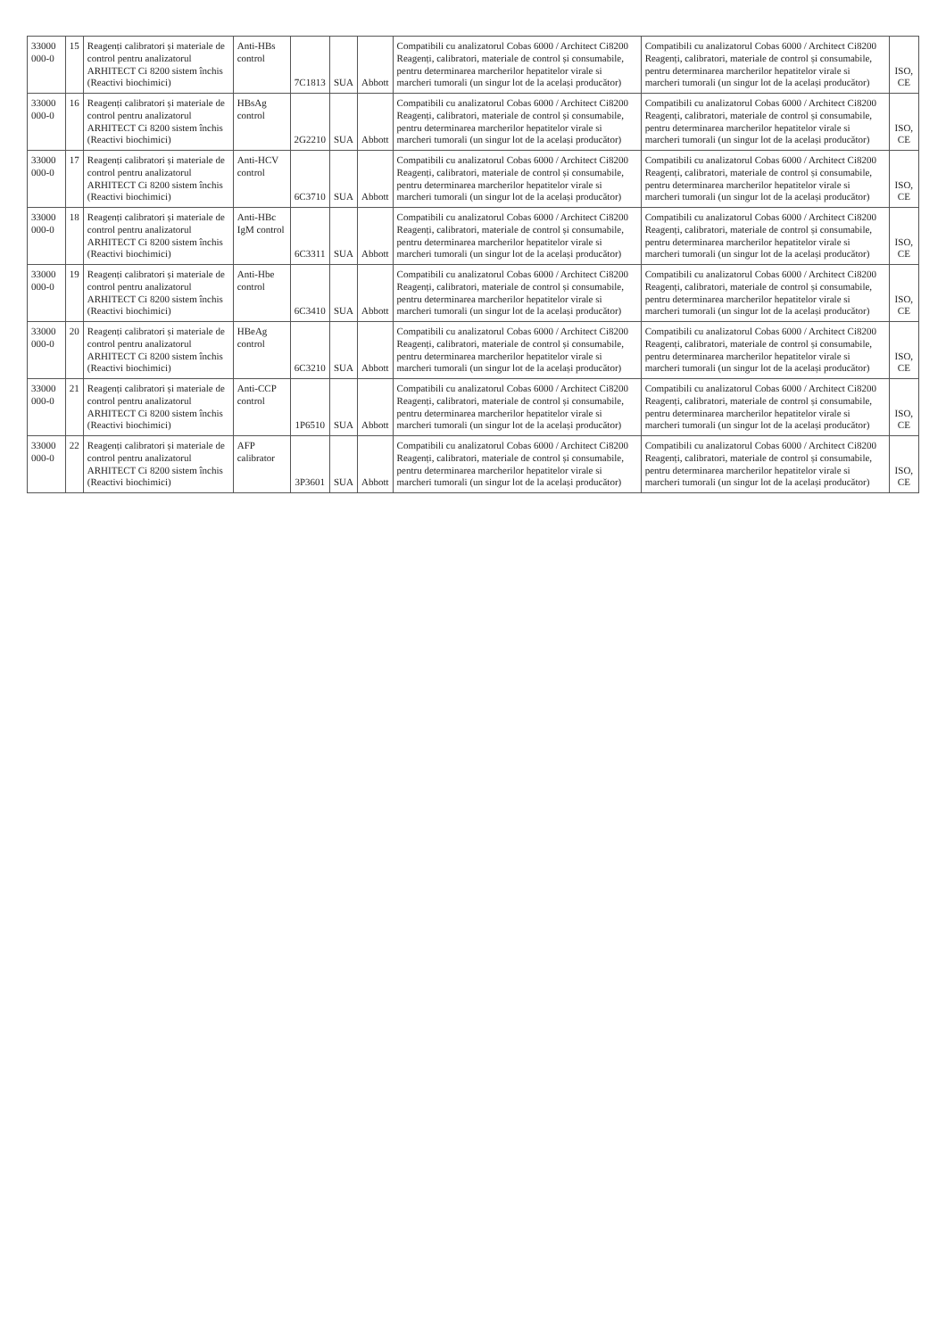| 33000 000-0 | 15 | Reagenți calibratori și materiale de control pentru analizatorul ARHITECT Ci 8200 sistem închis (Reactivi biochimici) | Anti-HBs control | 7C1813 | SUA | Abbott | Compatibili cu analizatorul Cobas 6000 / Architect Ci8200 Reagenți, calibratori, materiale de control și consumabile, pentru determinarea marcherilor hepatitelor virale si marcheri tumorali (un singur lot de la același producător) | Compatibili cu analizatorul Cobas 6000 / Architect Ci8200 Reagenți, calibratori, materiale de control și consumabile, pentru determinarea marcherilor hepatitelor virale si marcheri tumorali (un singur lot de la același producător) | ISO, CE |
| 33000 000-0 | 16 | Reagenți calibratori și materiale de control pentru analizatorul ARHITECT Ci 8200 sistem închis (Reactivi biochimici) | HBsAg control | 2G2210 | SUA | Abbott | Compatibili cu analizatorul Cobas 6000 / Architect Ci8200 Reagenți, calibratori, materiale de control și consumabile, pentru determinarea marcherilor hepatitelor virale si marcheri tumorali (un singur lot de la același producător) | Compatibili cu analizatorul Cobas 6000 / Architect Ci8200 Reagenți, calibratori, materiale de control și consumabile, pentru determinarea marcherilor hepatitelor virale si marcheri tumorali (un singur lot de la același producător) | ISO, CE |
| 33000 000-0 | 17 | Reagenți calibratori și materiale de control pentru analizatorul ARHITECT Ci 8200 sistem închis (Reactivi biochimici) | Anti-HCV control | 6C3710 | SUA | Abbott | Compatibili cu analizatorul Cobas 6000 / Architect Ci8200 Reagenți, calibratori, materiale de control și consumabile, pentru determinarea marcherilor hepatitelor virale si marcheri tumorali (un singur lot de la același producător) | Compatibili cu analizatorul Cobas 6000 / Architect Ci8200 Reagenți, calibratori, materiale de control și consumabile, pentru determinarea marcherilor hepatitelor virale si marcheri tumorali (un singur lot de la același producător) | ISO, CE |
| 33000 000-0 | 18 | Reagenți calibratori și materiale de control pentru analizatorul ARHITECT Ci 8200 sistem închis (Reactivi biochimici) | Anti-HBc IgM control | 6C3311 | SUA | Abbott | Compatibili cu analizatorul Cobas 6000 / Architect Ci8200 Reagenți, calibratori, materiale de control și consumabile, pentru determinarea marcherilor hepatitelor virale si marcheri tumorali (un singur lot de la același producător) | Compatibili cu analizatorul Cobas 6000 / Architect Ci8200 Reagenți, calibratori, materiale de control și consumabile, pentru determinarea marcherilor hepatitelor virale si marcheri tumorali (un singur lot de la același producător) | ISO, CE |
| 33000 000-0 | 19 | Reagenți calibratori și materiale de control pentru analizatorul ARHITECT Ci 8200 sistem închis (Reactivi biochimici) | Anti-Hbe control | 6C3410 | SUA | Abbott | Compatibili cu analizatorul Cobas 6000 / Architect Ci8200 Reagenți, calibratori, materiale de control și consumabile, pentru determinarea marcherilor hepatitelor virale si marcheri tumorali (un singur lot de la același producător) | Compatibili cu analizatorul Cobas 6000 / Architect Ci8200 Reagenți, calibratori, materiale de control și consumabile, pentru determinarea marcherilor hepatitelor virale si marcheri tumorali (un singur lot de la același producător) | ISO, CE |
| 33000 000-0 | 20 | Reagenți calibratori și materiale de control pentru analizatorul ARHITECT Ci 8200 sistem închis (Reactivi biochimici) | HBeAg control | 6C3210 | SUA | Abbott | Compatibili cu analizatorul Cobas 6000 / Architect Ci8200 Reagenți, calibratori, materiale de control și consumabile, pentru determinarea marcherilor hepatitelor virale si marcheri tumorali (un singur lot de la același producător) | Compatibili cu analizatorul Cobas 6000 / Architect Ci8200 Reagenți, calibratori, materiale de control și consumabile, pentru determinarea marcherilor hepatitelor virale si marcheri tumorali (un singur lot de la același producător) | ISO, CE |
| 33000 000-0 | 21 | Reagenți calibratori și materiale de control pentru analizatorul ARHITECT Ci 8200 sistem închis (Reactivi biochimici) | Anti-CCP control | 1P6510 | SUA | Abbott | Compatibili cu analizatorul Cobas 6000 / Architect Ci8200 Reagenți, calibratori, materiale de control și consumabile, pentru determinarea marcherilor hepatitelor virale si marcheri tumorali (un singur lot de la același producător) | Compatibili cu analizatorul Cobas 6000 / Architect Ci8200 Reagenți, calibratori, materiale de control și consumabile, pentru determinarea marcherilor hepatitelor virale si marcheri tumorali (un singur lot de la același producător) | ISO, CE |
| 33000 000-0 | 22 | Reagenți calibratori și materiale de control pentru analizatorul ARHITECT Ci 8200 sistem închis (Reactivi biochimici) | AFP calibrator | 3P3601 | SUA | Abbott | Compatibili cu analizatorul Cobas 6000 / Architect Ci8200 Reagenți, calibratori, materiale de control și consumabile, pentru determinarea marcherilor hepatitelor virale si marcheri tumorali (un singur lot de la același producător) | Compatibili cu analizatorul Cobas 6000 / Architect Ci8200 Reagenți, calibratori, materiale de control și consumabile, pentru determinarea marcherilor hepatitelor virale si marcheri tumorali (un singur lot de la același producător) | ISO, CE |